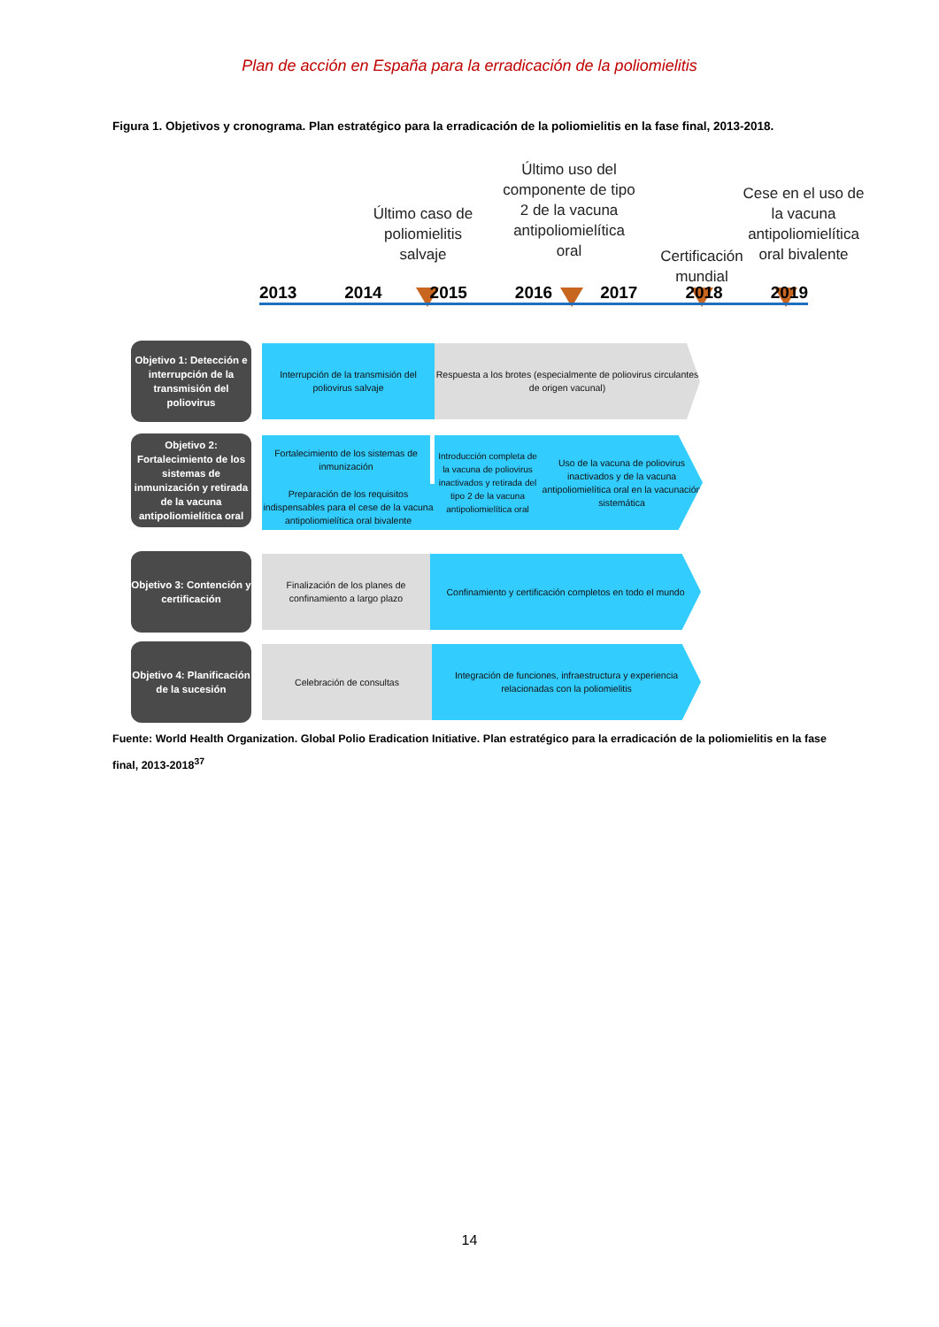Plan de acción en España para la erradicación de la poliomielitis
Figura 1. Objetivos y cronograma. Plan estratégico para la erradicación de la poliomielitis en la fase final, 2013-2018.
Último caso de poliomielitis salvaje
Último uso del componente de tipo 2 de la vacuna antipoliomielítica oral
Certificación mundial
Cese en el uso de la vacuna antipoliomielítica oral bivalente
2013 2014 2015 2016 2017 2018 2019
Objetivo 1: Detección e interrupción de la transmisión del poliovirus
Interrupción de la transmisión del poliovirus salvaje
Respuesta a los brotes (especialmente de poliovirus circulantes de origen vacunal)
Objetivo 2: Fortalecimiento de los sistemas de inmunización y retirada de la vacuna antipoliomielítica oral
Fortalecimiento de los sistemas de inmunización
Preparación de los requisitos indispensables para el cese de la vacuna antipoliomielítica oral bivalente
Introducción completa de la vacuna de poliovirus inactivados y retirada del tipo 2 de la vacuna antipoliomielítica oral
Uso de la vacuna de poliovirus inactivados y de la vacuna antipoliomielítica oral en la vacunación sistemática
Objetivo 3: Contención y certificación
Finalización de los planes de confinamiento a largo plazo
Confinamiento y certificación completos en todo el mundo
Objetivo 4: Planificación de la sucesión
Celebración de consultas
Integración de funciones, infraestructura y experiencia relacionadas con la poliomielitis
Fuente: World Health Organization. Global Polio Eradication Initiative. Plan estratégico para la erradicación de la poliomielitis en la fase final, 2013-2018<sup>37</sup>
14